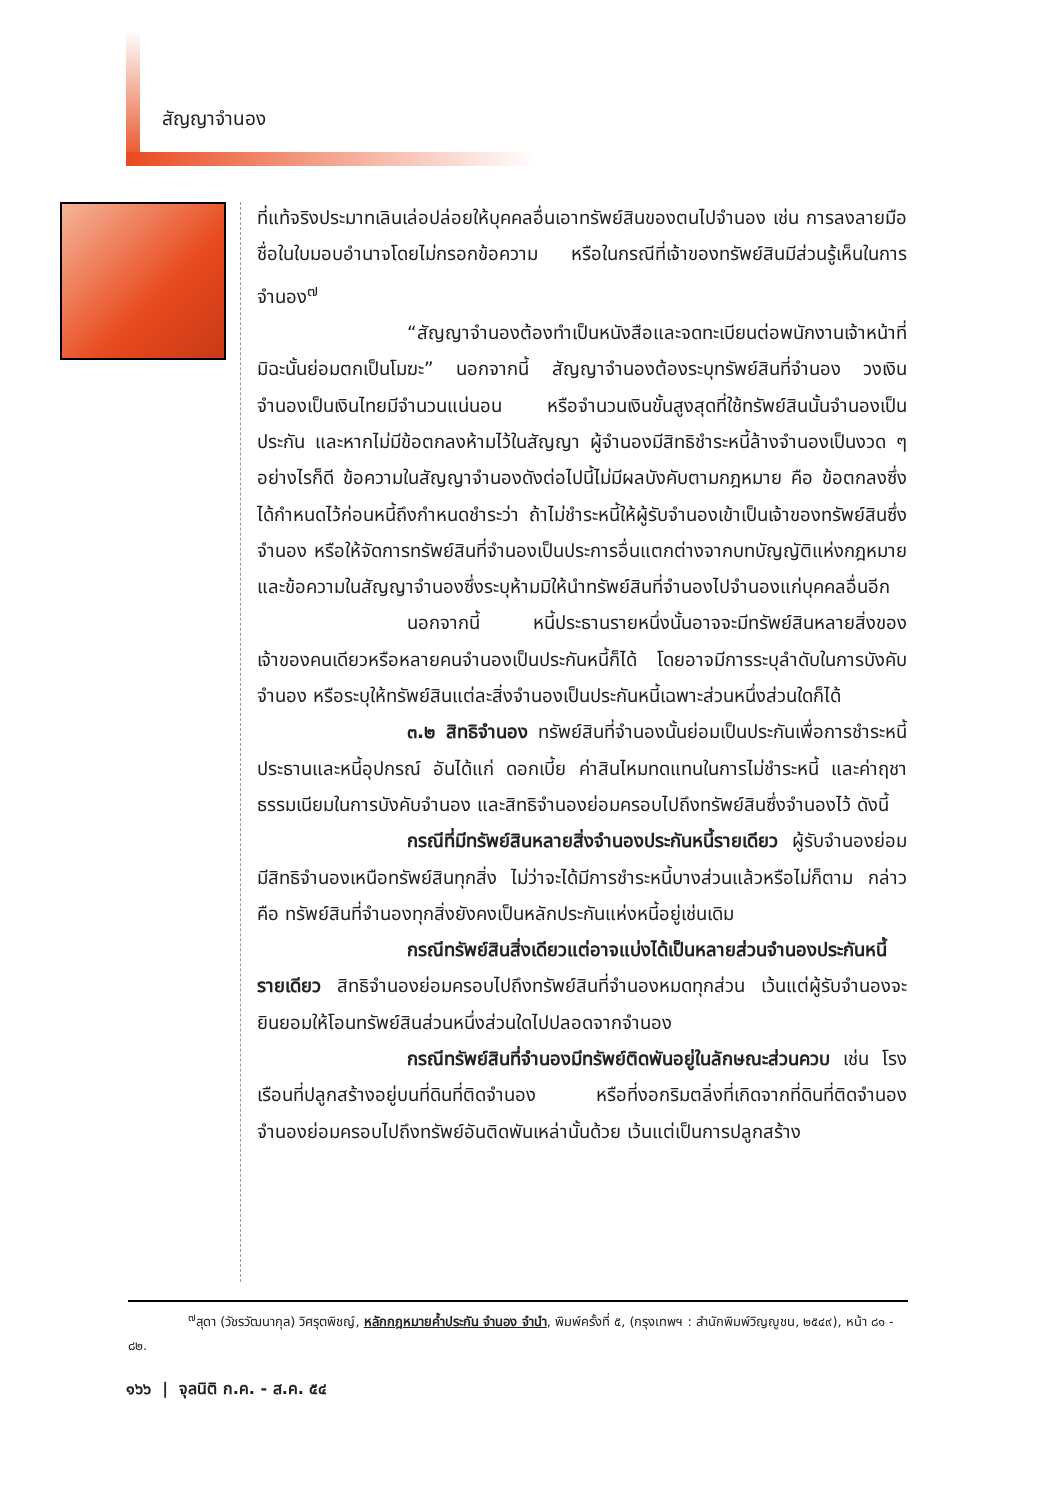สัญญาจำนอง
ที่แท้จริงประมาทเลินเล่อปล่อยให้บุคคลอื่นเอาทรัพย์สินของตนไปจำนอง เช่น การลงลายมือชื่อในใบมอบอำนาจโดยไม่กรอกข้อความ หรือในกรณีที่เจ้าของทรัพย์สินมีส่วนรู้เห็นในการจำนอง<sup>๗</sup>
“สัญญาจำนองต้องทำเป็นหนังสือและจดทะเบียนต่อพนักงานเจ้าหน้าที่มิฉะนั้นย่อมตกเป็นโมฆะ” นอกจากนี้ สัญญาจำนองต้องระบุทรัพย์สินที่จำนอง วงเงินจำนองเป็นเงินไทยมีจำนวนแน่นอน หรือจำนวนเงินขั้นสูงสุดที่ใช้ทรัพย์สินนั้นจำนองเป็นประกัน และหากไม่มีข้อตกลงห้ามไว้ในสัญญา ผู้จำนองมีสิทธิชำระหนี้ล้างจำนองเป็นงวด ๆ อย่างไรก็ดี ข้อความในสัญญาจำนองดังต่อไปนี้ไม่มีผลบังคับตามกฎหมาย คือ ข้อตกลงซึ่งได้กำหนดไว้ก่อนหนี้ถึงกำหนดชำระว่า ถ้าไม่ชำระหนี้ให้ผู้รับจำนองเข้าเป็นเจ้าของทรัพย์สินซึ่งจำนอง หรือให้จัดการทรัพย์สินที่จำนองเป็นประการอื่นแตกต่างจากบทบัญญัติแห่งกฎหมาย และข้อความในสัญญาจำนองซึ่งระบุห้ามมิให้นำทรัพย์สินที่จำนองไปจำนองแก่บุคคลอื่นอีก
นอกจากนี้ หนี้ประธานรายหนึ่งนั้นอาจจะมีทรัพย์สินหลายสิ่งของเจ้าของคนเดียวหรือหลายคนจำนองเป็นประกันหนี้ก็ได้ โดยอาจมีการระบุลำดับในการบังคับจำนอง หรือระบุให้ทรัพย์สินแต่ละสิ่งจำนองเป็นประกันหนี้เฉพาะส่วนหนึ่งส่วนใดก็ได้
๓.๒ สิทธิจำนอง ทรัพย์สินที่จำนองนั้นย่อมเป็นประกันเพื่อการชำระหนี้ประธานและหนี้อุปกรณ์ อันได้แก่ ดอกเบี้ย ค่าสินไหมทดแทนในการไม่ชำระหนี้ และค่าฤชาธรรมเนียมในการบังคับจำนอง และสิทธิจำนองย่อมครอบไปถึงทรัพย์สินซึ่งจำนองไว้ ดังนี้
กรณีที่มีทรัพย์สินหลายสิ่งจำนองประกันหนี้รายเดียว ผู้รับจำนองย่อมมีสิทธิจำนองเหนือทรัพย์สินทุกสิ่ง ไม่ว่าจะได้มีการชำระหนี้บางส่วนแล้วหรือไม่ก็ตาม กล่าวคือ ทรัพย์สินที่จำนองทุกสิ่งยังคงเป็นหลักประกันแห่งหนี้อยู่เช่นเดิม
กรณีทรัพย์สินสิ่งเดียวแต่อาจแบ่งได้เป็นหลายส่วนจำนองประกันหนี้รายเดียว สิทธิจำนองย่อมครอบไปถึงทรัพย์สินที่จำนองหมดทุกส่วน เว้นแต่ผู้รับจำนองจะยินยอมให้โอนทรัพย์สินส่วนหนึ่งส่วนใดไปปลอดจากจำนอง
กรณีทรัพย์สินที่จำนองมีทรัพย์ติดพันอยู่ในลักษณะส่วนควบ เช่น โรงเรือนที่ปลูกสร้างอยู่บนที่ดินที่ติดจำนอง หรือที่งอกริมตลิ่งที่เกิดจากที่ดินที่ติดจำนอง จำนองย่อมครอบไปถึงทรัพย์อันติดพันเหล่านั้นด้วย เว้นแต่เป็นการปลูกสร้าง
<sup>๗</sup> สุดา (วัชรวัฒนากุล) วิศรุตพิชญ์, หลักกฎหมายค้ำประกัน จำนอง จำนำ, พิมพ์ครั้งที่ ๕, (กรุงเทพฯ : สำนักพิมพ์วิญญูชน, ๒๕๔๙), หน้า ๘๑ - ๘๒.
๑๖๖ | จุลนิติ ก.ค. - ส.ค. ๕๔